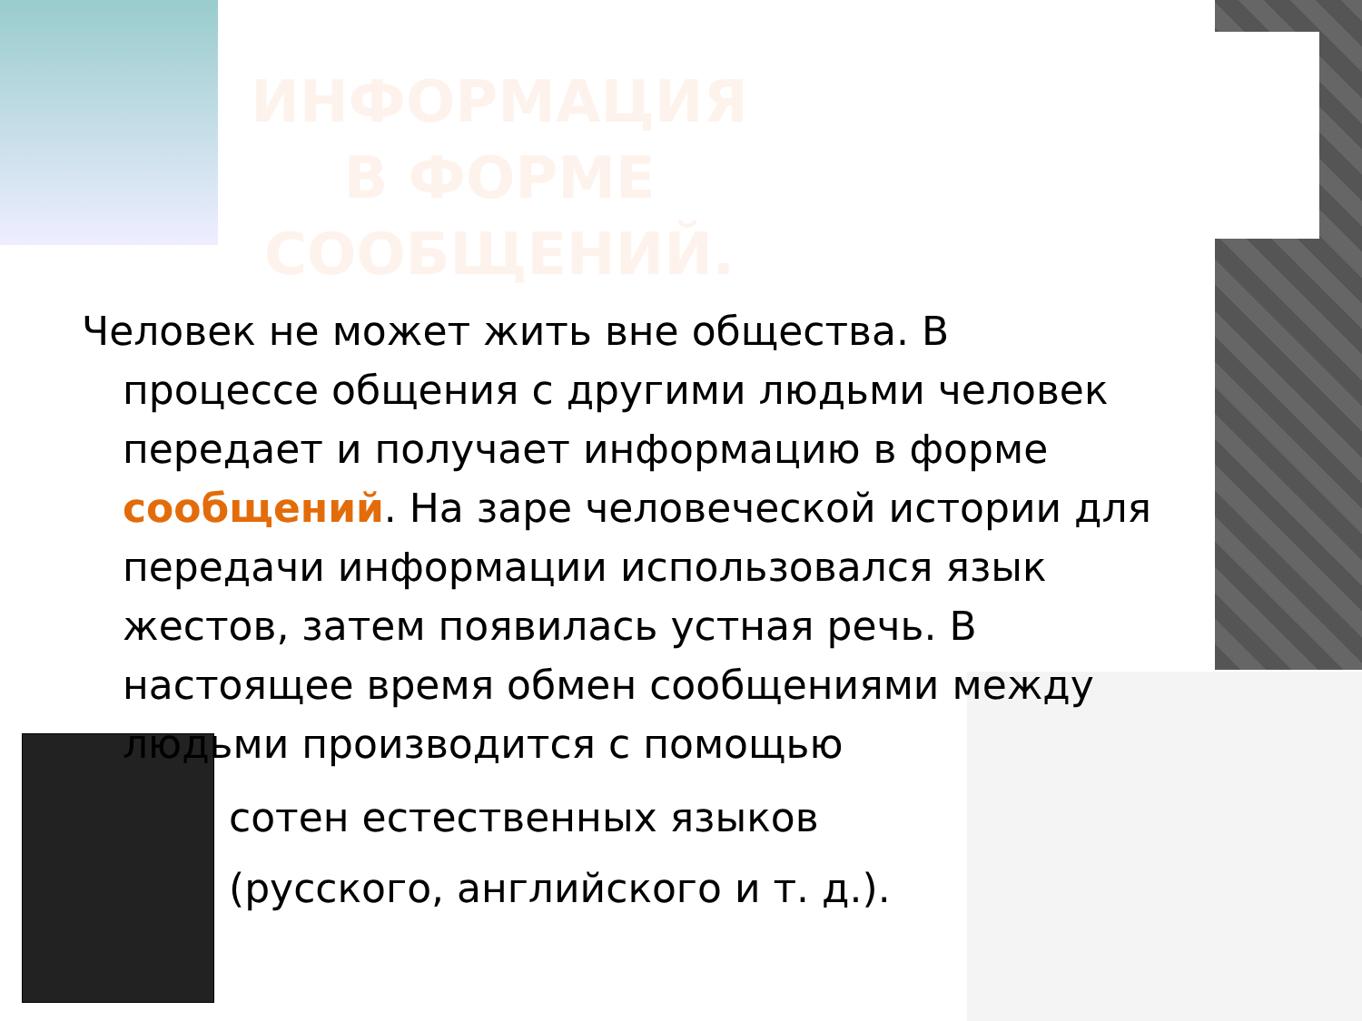ИНФОРМАЦИЯ В ФОРМЕ СООБЩЕНИЙ.
Человек не может жить вне общества. В
процессе общения с другими людьми человек передает и получает информацию в форме сообщений. На заре человеческой истории для передачи информации использовался язык жестов, затем появилась устная речь. В настоящее время обмен сообщениями между людьми производится с помощью
сотен естественных языков
(русского, английского и т. д.).